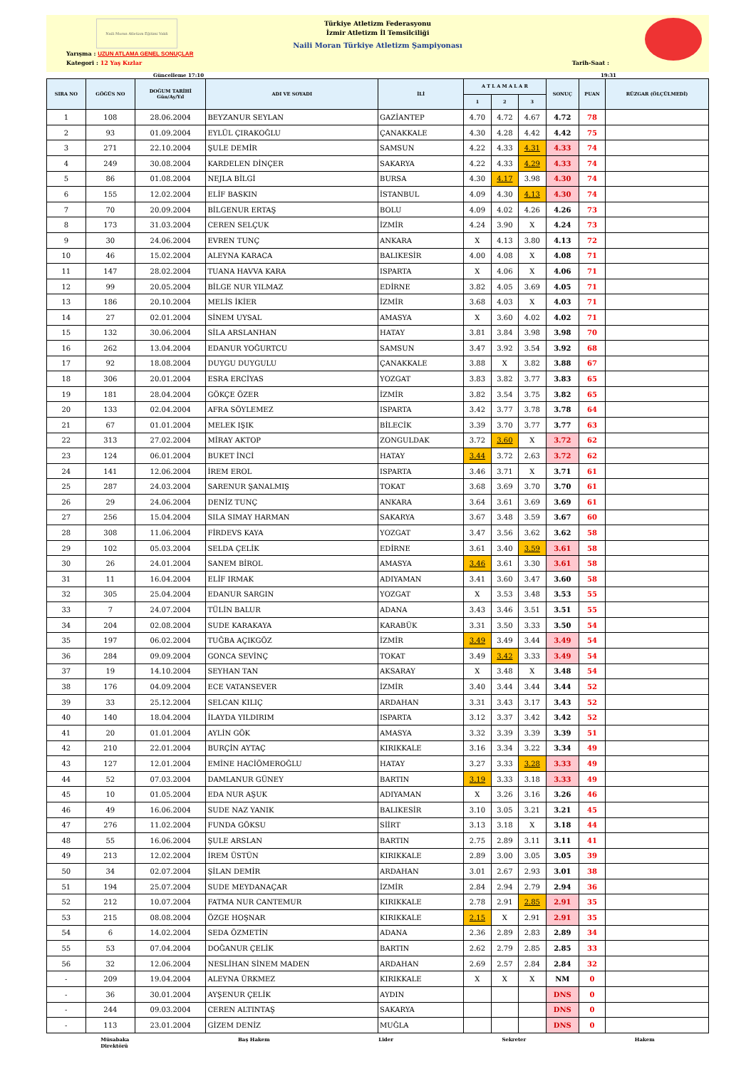Naili Moran Atletizm Eğitimi Vakfı
Türkiye Atletizm Federasyonu
İzmir Atletizm İl Temsilciliği
Naili Moran Türkiye Atletizm Şampiyonası
Yarışma : UZUN ATLAMA GENEL SONUÇLAR
Kategori : 12 Yaş Kızlar Tarih-Saat :
Güncelleme 17:10 19:31
| SIRA NO | GÖĞÜS NO | DOĞUM TARİHİ Gün/Ay/Yıl | ADI VE SOYADI | İLİ | A T L A M A L A R | | | SONUÇ | PUAN | RÜZGAR (ÖLÇÜLMEDİ) |
| --- | --- | --- | --- | --- | --- | --- | --- | --- | --- | --- |
| | | | | | 1 | 2 | 3 | | | |
| 1 | 108 | 28.06.2004 | BEYZANUR SEYLAN | GAZİANTEP | 4.70 | 4.72 | 4.67 | 4.72 | 78 | |
| 2 | 93 | 01.09.2004 | EYLÜL ÇIRAKOĞLU | ÇANAKKALE | 4.30 | 4.28 | 4.42 | 4.42 | 75 | |
| 3 | 271 | 22.10.2004 | ŞULE DEMİR | SAMSUN | 4.22 | 4.33 | 4.31 | 4.33 | 74 | |
| 4 | 249 | 30.08.2004 | KARDELEN DİNÇER | SAKARYA | 4.22 | 4.33 | 4.29 | 4.33 | 74 | |
| 5 | 86 | 01.08.2004 | NEJLA BİLGİ | BURSA | 4.30 | 4.17 | 3.98 | 4.30 | 74 | |
| 6 | 155 | 12.02.2004 | ELİF BASKIN | İSTANBUL | 4.09 | 4.30 | 4.13 | 4.30 | 74 | |
| 7 | 70 | 20.09.2004 | BİLGENUR ERTAŞ | BOLU | 4.09 | 4.02 | 4.26 | 4.26 | 73 | |
| 8 | 173 | 31.03.2004 | CEREN SELÇUK | İZMİR | 4.24 | 3.90 | X | 4.24 | 73 | |
| 9 | 30 | 24.06.2004 | EVREN TUNÇ | ANKARA | X | 4.13 | 3.80 | 4.13 | 72 | |
| 10 | 46 | 15.02.2004 | ALEYNA KARACA | BALIKESİR | 4.00 | 4.08 | X | 4.08 | 71 | |
| 11 | 147 | 28.02.2004 | TUANA HAVVA KARA | ISPARTA | X | 4.06 | X | 4.06 | 71 | |
| 12 | 99 | 20.05.2004 | BİLGE NUR YILMAZ | EDİRNE | 3.82 | 4.05 | 3.69 | 4.05 | 71 | |
| 13 | 186 | 20.10.2004 | MELİS İKİER | İZMİR | 3.68 | 4.03 | X | 4.03 | 71 | |
| 14 | 27 | 02.01.2004 | SİNEM UYSAL | AMASYA | X | 3.60 | 4.02 | 4.02 | 71 | |
| 15 | 132 | 30.06.2004 | SİLA ARSLANHAN | HATAY | 3.81 | 3.84 | 3.98 | 3.98 | 70 | |
| 16 | 262 | 13.04.2004 | EDANUR YOĞURTCU | SAMSUN | 3.47 | 3.92 | 3.54 | 3.92 | 68 | |
| 17 | 92 | 18.08.2004 | DUYGU DUYGULU | ÇANAKKALE | 3.88 | X | 3.82 | 3.88 | 67 | |
| 18 | 306 | 20.01.2004 | ESRA ERCİYAS | YOZGAT | 3.83 | 3.82 | 3.77 | 3.83 | 65 | |
| 19 | 181 | 28.04.2004 | GÖKÇE ÖZER | İZMİR | 3.82 | 3.54 | 3.75 | 3.82 | 65 | |
| 20 | 133 | 02.04.2004 | AFRA SÖYLEMEZ | ISPARTA | 3.42 | 3.77 | 3.78 | 3.78 | 64 | |
| 21 | 67 | 01.01.2004 | MELEK IŞIK | BİLECİK | 3.39 | 3.70 | 3.77 | 3.77 | 63 | |
| 22 | 313 | 27.02.2004 | MİRAY AKTOP | ZONGULDAK | 3.72 | 3.60 | X | 3.72 | 62 | |
| 23 | 124 | 06.01.2004 | BUKET İNCİ | HATAY | 3.44 | 3.72 | 2.63 | 3.72 | 62 | |
| 24 | 141 | 12.06.2004 | İREM EROL | ISPARTA | 3.46 | 3.71 | X | 3.71 | 61 | |
| 25 | 287 | 24.03.2004 | SARENUR ŞANALMIŞ | TOKAT | 3.68 | 3.69 | 3.70 | 3.70 | 61 | |
| 26 | 29 | 24.06.2004 | DENİZ TUNÇ | ANKARA | 3.64 | 3.61 | 3.69 | 3.69 | 61 | |
| 27 | 256 | 15.04.2004 | SILA SIMAY HARMAN | SAKARYA | 3.67 | 3.48 | 3.59 | 3.67 | 60 | |
| 28 | 308 | 11.06.2004 | FİRDEVS KAYA | YOZGAT | 3.47 | 3.56 | 3.62 | 3.62 | 58 | |
| 29 | 102 | 05.03.2004 | SELDA ÇELİK | EDİRNE | 3.61 | 3.40 | 3.59 | 3.61 | 58 | |
| 30 | 26 | 24.01.2004 | SANEM BİROL | AMASYA | 3.46 | 3.61 | 3.30 | 3.61 | 58 | |
| 31 | 11 | 16.04.2004 | ELİF IRMAK | ADIYAMAN | 3.41 | 3.60 | 3.47 | 3.60 | 58 | |
| 32 | 305 | 25.04.2004 | EDANUR SARGIN | YOZGAT | X | 3.53 | 3.48 | 3.53 | 55 | |
| 33 | 7 | 24.07.2004 | TÜLİN BALUR | ADANA | 3.43 | 3.46 | 3.51 | 3.51 | 55 | |
| 34 | 204 | 02.08.2004 | SUDE KARAKAYA | KARABÜK | 3.31 | 3.50 | 3.33 | 3.50 | 54 | |
| 35 | 197 | 06.02.2004 | TUĞBA AÇIKGÖZ | İZMİR | 3.49 | 3.49 | 3.44 | 3.49 | 54 | |
| 36 | 284 | 09.09.2004 | GONCA SEVİNÇ | TOKAT | 3.49 | 3.42 | 3.33 | 3.49 | 54 | |
| 37 | 19 | 14.10.2004 | SEYHAN TAN | AKSARAY | X | 3.48 | X | 3.48 | 54 | |
| 38 | 176 | 04.09.2004 | ECE VATANSEVER | İZMİR | 3.40 | 3.44 | 3.44 | 3.44 | 52 | |
| 39 | 33 | 25.12.2004 | SELCAN KILIÇ | ARDAHAN | 3.31 | 3.43 | 3.17 | 3.43 | 52 | |
| 40 | 140 | 18.04.2004 | İLAYDA YILDIRIM | ISPARTA | 3.12 | 3.37 | 3.42 | 3.42 | 52 | |
| 41 | 20 | 01.01.2004 | AYLİN GÖK | AMASYA | 3.32 | 3.39 | 3.39 | 3.39 | 51 | |
| 42 | 210 | 22.01.2004 | BURÇİN AYTAÇ | KIRIKKALE | 3.16 | 3.34 | 3.22 | 3.34 | 49 | |
| 43 | 127 | 12.01.2004 | EMİNE HACİÖMEROĞLU | HATAY | 3.27 | 3.33 | 3.28 | 3.33 | 49 | |
| 44 | 52 | 07.03.2004 | DAMLANUR GÜNEY | BARTIN | 3.19 | 3.33 | 3.18 | 3.33 | 49 | |
| 45 | 10 | 01.05.2004 | EDA NUR AŞUK | ADIYAMAN | X | 3.26 | 3.16 | 3.26 | 46 | |
| 46 | 49 | 16.06.2004 | SUDE NAZ YANIK | BALIKESİR | 3.10 | 3.05 | 3.21 | 3.21 | 45 | |
| 47 | 276 | 11.02.2004 | FUNDA GÖKSU | SİİRT | 3.13 | 3.18 | X | 3.18 | 44 | |
| 48 | 55 | 16.06.2004 | ŞULE ARSLAN | BARTIN | 2.75 | 2.89 | 3.11 | 3.11 | 41 | |
| 49 | 213 | 12.02.2004 | İREM ÜSTÜN | KIRIKKALE | 2.89 | 3.00 | 3.05 | 3.05 | 39 | |
| 50 | 34 | 02.07.2004 | ŞİLAN DEMİR | ARDAHAN | 3.01 | 2.67 | 2.93 | 3.01 | 38 | |
| 51 | 194 | 25.07.2004 | SUDE MEYDANAÇAR | İZMİR | 2.84 | 2.94 | 2.79 | 2.94 | 36 | |
| 52 | 212 | 10.07.2004 | FATMA NUR CANTEMUR | KIRIKKALE | 2.78 | 2.91 | 2.85 | 2.91 | 35 | |
| 53 | 215 | 08.08.2004 | ÖZGE HOŞNAR | KIRIKKALE | 2.15 | X | 2.91 | 2.91 | 35 | |
| 54 | 6 | 14.02.2004 | SEDA ÖZMETİN | ADANA | 2.36 | 2.89 | 2.83 | 2.89 | 34 | |
| 55 | 53 | 07.04.2004 | DOĞANUR ÇELİK | BARTIN | 2.62 | 2.79 | 2.85 | 2.85 | 33 | |
| 56 | 32 | 12.06.2004 | NESLİHAN SİNEM MADEN | ARDAHAN | 2.69 | 2.57 | 2.84 | 2.84 | 32 | |
| - | 209 | 19.04.2004 | ALEYNA ÜRKMEZ | KIRIKKALE | X | X | X | NM | 0 | |
| - | 36 | 30.01.2004 | AYŞENUR ÇELİK | AYDIN | | | | DNS | 0 | |
| - | 244 | 09.03.2004 | CEREN ALTINTAŞ | SAKARYA | | | | DNS | 0 | |
| - | 113 | 23.01.2004 | GİZEM DENİZ | MUĞLA | | | | DNS | 0 | |
Müsabaka
Direktörü Baş Hakem Lider Sekreter Hakem